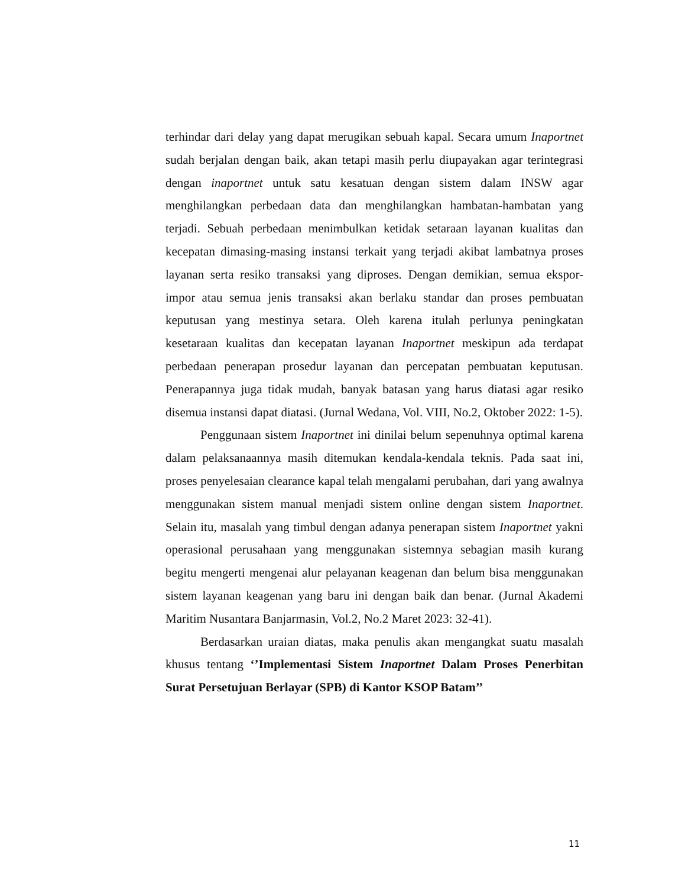terhindar dari delay yang dapat merugikan sebuah kapal. Secara umum Inaportnet sudah berjalan dengan baik, akan tetapi masih perlu diupayakan agar terintegrasi dengan inaportnet untuk satu kesatuan dengan sistem dalam INSW agar menghilangkan perbedaan data dan menghilangkan hambatan-hambatan yang terjadi. Sebuah perbedaan menimbulkan ketidak setaraan layanan kualitas dan kecepatan dimasing-masing instansi terkait yang terjadi akibat lambatnya proses layanan serta resiko transaksi yang diproses. Dengan demikian, semua ekspor-impor atau semua jenis transaksi akan berlaku standar dan proses pembuatan keputusan yang mestinya setara. Oleh karena itulah perlunya peningkatan kesetaraan kualitas dan kecepatan layanan Inaportnet meskipun ada terdapat perbedaan penerapan prosedur layanan dan percepatan pembuatan keputusan. Penerapannya juga tidak mudah, banyak batasan yang harus diatasi agar resiko disemua instansi dapat diatasi. (Jurnal Wedana, Vol. VIII, No.2, Oktober 2022: 1-5).
Penggunaan sistem Inaportnet ini dinilai belum sepenuhnya optimal karena dalam pelaksanaannya masih ditemukan kendala-kendala teknis. Pada saat ini, proses penyelesaian clearance kapal telah mengalami perubahan, dari yang awalnya menggunakan sistem manual menjadi sistem online dengan sistem Inaportnet. Selain itu, masalah yang timbul dengan adanya penerapan sistem Inaportnet yakni operasional perusahaan yang menggunakan sistemnya sebagian masih kurang begitu mengerti mengenai alur pelayanan keagenan dan belum bisa menggunakan sistem layanan keagenan yang baru ini dengan baik dan benar. (Jurnal Akademi Maritim Nusantara Banjarmasin, Vol.2, No.2 Maret 2023: 32-41).
Berdasarkan uraian diatas, maka penulis akan mengangkat suatu masalah khusus tentang ‘’Implementasi Sistem Inaportnet Dalam Proses Penerbitan Surat Persetujuan Berlayar (SPB) di Kantor KSOP Batam’’
11